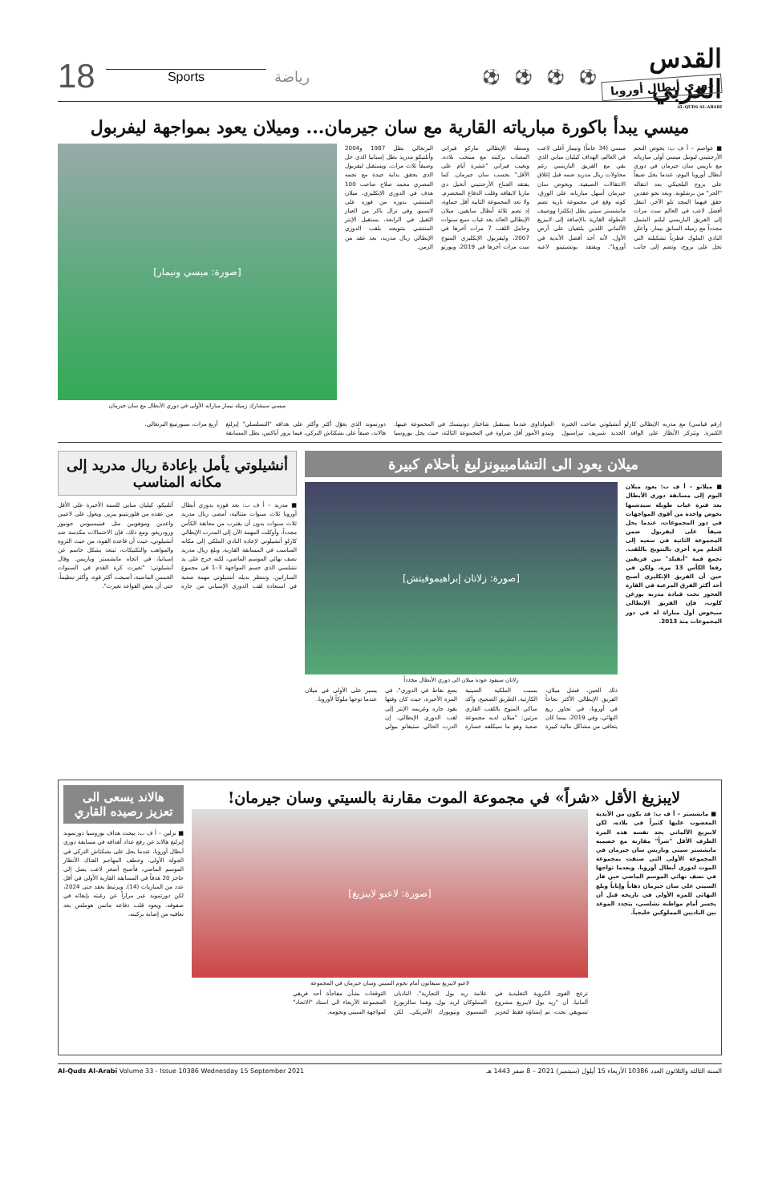القدس العربي
AL-QUDS AL-ARABI
⚽ ⚽ ⚽ ⚽ رياضة Sports
18
دوري أبطال أوروبا
ميسي يبدأ باكورة مبارياته القارية مع سان جيرمان... وميلان يعود بمواجهة ليفربول
■ عواصم – أ ف ب: يخوض النجم الأرجنتيني ليونيل ميسي أولى مبارياته مع باريس سان جيرمان في دوري أبطال أوروبا اليوم، عندما يحل ضيفاً على بروج البلجيكي بعد انتقاله "الحر" من برشلونة. وبعد نحو عقدين حقق فيهما المجد تلو الآخر، انتقل أفضل لاعب في العالم ست مرات إلى الفريق الباريسي ليلتم الشمل مجدداً مع زميله السابق نيمار. وأعلن النادي الملوك قطرياً تشكيلته التي تحل على بروج، وتضم إلى جانب ميسي (34 عاماً) ونيمار أغلى لاعب في العالم، الهداف كيليان مبابي الذي بقي مع الفريق الباريسي رغم محاولات ريال مدريد ضمه قبل إغلاق الانتقالات الصيفية. ويخوض سان جيرمان أسهل مبارياته على الورق، كونه وقع في مجموعة نارية تضم مانشستر سيتي بطل إنكلترا ووصيف البطولة القارية بالإضافة إلى لايبزيغ الألماني اللذين يلتقيان على أرض الأول. لأنه أحد أفضل الأندية في أوروبا". ويفتقد بوتشيتينو لاعبه وسطه الإيطالي ماركو فيراتي المصاب بركبته مع منتخب بلاده. ويغيب فيراتي "عشرة أيام على الأقل" بحسب سان جيرمان. كما يفتقد الجناح الأرجنتيني أنخيل دي ماريا لايقافه وقلب الدفاع المخضرم. ولا تعد المجموعة الثانية أقل حماوة، إذ تضم ثلاثة أبطال سابقين. ميلان الإيطالي العائد بعد غياب سبع سنوات وحامل اللقب 7 مرات آخرها في 2007، وليفربول الإنكليزي المتوج ست مرات آخرها في 2019، وبورتو البرتغالي بطل 1987 و2004 وأتلتيكو مدريد بطل إسبانيا الذي حل وصيفاً ثلاث مرات. ويستقبل ليفربول الذي يحقق بداية جيدة مع نجمه المصري محمد صلاح صاحب 100 هدف في الدوري الإنكليزي، ميلان المنتشي بدوره من فوزه على لاتسيو. وفي نزال باكر من العيار الثقيل في الرابعة، يستقبل الإنتر المنتشي بتتويجه بلقب الدوري الإيطالي ريال مدريد، بعد عقد من الزمن.
[صورة: ميسي ونيمار]
ميسي سيشارك زميله نيمار مباراته الأولى في دوري الأبطال مع سان جيرمان
(رقم قياسي) مع مدربه الإيطالي كارلو أنشيلوتي صاحب الخبرة الكبيرة. وتتركز الأنظار على الوافد الجديد شيريف تيراسبول المولداوي عندما يستقبل شاختار دونيتسك في المجموعة عينها. وتبدو الأمور أقل ضراوة في المجموعة الثالثة، حيث يحل بوروسيا دورتموند الذي يعوّل أكثر وأكثر على هدافه "التسلسلي" إيرلنغ هالاند، ضيفاً على بشكتاش التركي، فيما يزور أياكس، بطل المسابقة أربع مرات، سبورتينغ البرتغالي.
ميلان يعود الى التشامبيونزليغ بأحلام كبيرة
■ ميلانو – أ ف ب: يعود ميلان اليوم إلى مسابقة دوري الأبطال بعد فترة غياب طويلة سيدشنها بخوض واحدة من أقوى المواجهات في دور المجموعات، عندما يحل ضيفاً على ليفربول ضمن المجموعة الثانية في سعيه إلى الحلم مرة أخرى بالتتويج باللقب. تجمع قمة "أنفيلد" بين فريقين رفعا الكأس 13 مرة، ولكن في حين أن الفريق الإنكليزي أصبح أحد أكثر الفرق المرعبة في القارة العجوز تحت قيادة مدربه يورغن كلوب، فإن الفريق الإيطالي سيخوض أول مباراة له في دور المجموعات منذ 2013.
[صورة: زلاتان إبراهيموفيتش]
زلاتان سيقود عودة ميلان الى دوري الأبطال مجدداً
ذلك الحين، فشل ميلان، الفريق الإيطالي الأكثر نجاحاً في أوروبا، في تجاوز ربع النهائي، وفي 2019، بينما كان يتعافى من مشاكل مالية كبيرة بسبب الملكية الصينية الكارثية. الطريق الصحيح. وأكد ساكي المتوج باللقب القاري مرتين: "ميلان لديه مجموعة صعبة وهو ما سيكلفه خسارة بضع نقاط في الدوري". في المرة الأخيرة، حيث كان وقتها يقود جاره وغريمه الإنتر إلى لقب الدوري الإيطالي. إن الدرب الحالي ستيفانو بيولي يسير على الأولى في ميلان عندما توجها ملوكاً لأوروبا.
أنشيلوتي يأمل بإعادة ريال مدريد إلى مكانه المناسب
■ مدريد – أ ف ب: بعد فوزه بدوري أبطال أوروبا ثلاث سنوات متتالية، أمضى ريال مدريد ثلاث سنوات بدون أن يقترب من معانقة الكأس مجدداً، وأوكلت المهمة الآن إلى المدرب الإيطالي كارلو أنشيلوتي لإعادة النادي الملكي إلى مكانه المناسب في المسابقة القارية. وبلغ ريال مدريد نصف نهائي الموسم الماضي، لكنه خرج على يد تشلسي الذي حسم المواجهة 3–1 في مجموع المباراتين. وتنتظر بديله أنشيلوتي مهمة صعبة في استعادة لقب الدوري الإسباني من جاره أتلتيكو. كيليان مبابي للسنة الأخيرة على الأقل من عقده من فلورنتينو بيريز. ويعول على لاعبين واعدين وموهوبين مثل فينيسيوس جونيور ورودريغو. ومع ذلك، فإن الاحتمالات مكدسة ضد أنشيلوتي، حيث أن قاعدة القوة، من حيث الثروة والمواهب والتكتيكات، تبتعد بشكل حاسم عن إسبانيا، في اتجاه مانشستر وباريس. وقال أنشيلوتي: "تغيرت كرة القدم في السنوات الخمس الماضية، أصبحت أكثر قوة، وأكثر تنظيماً، حتى أن بعض القواعد تغيرت".
لايبزيغ الأقل «شراً» في مجموعة الموت مقارنة بالسيتي وسان جيرمان!
■ مانشستر – أ ف ب: قد يكون من الأندية المغضوب عليها كثيراً في بلاده، لكن لايبزيغ الألماني يجد نفسه هذه المرة الطرف الأقل "شراً" مقارنة مع خصميه مانشستر سيتي وباريس سان جيرمان في المجموعة الأولى التي صنفت بمجموعة الموت لدوري أبطال أوروبا. وبعدما تواجها في نصف نهائي الموسم الماضي حين فاز السيتي على سان جيرمان ذهاباً وإياباً وبلغ النهائي للمرة الأولى في تاريخه قبل أن يخسر أمام مواطنه تشلسي، يتجدد الموعد بين الناديين المملوكين خليجياً.
[صورة: لاعبو لايبزيغ]
لاعبو لايبزيغ سيعانون أمام نجوم السيتي وسان جيرمان في المجموعة
تزعج القوى الكروية التقليدية في ألمانيا. أن "ريد بول لايبزيغ مشروع تسويقي بحت، تم إنشاؤه فقط لتعزيز علامة ريد بول التجارية". الناديان المملوكان لريد بول، وهما سالزبورغ النمسوي ونيويورك الأمريكي. لكن التوقعات بشأن مفاجأة أحد فريقي المجموعة الأربعاء الى استاد "الاتحاد" لمواجهة السيتي ونجومه.
هالاند يسعى الى تعزيز رصيده القاري
■ برلين – أ ف ب: يبحث هداف بوروسيا دورتموند إيرلنغ هالاند عن رفع عداد أهدافه في مسابقة دوري أبطال أوروبا، عندما يحل على بشكتاش التركي في الجولة الأولى. وخطف المهاجم الفتاك الأنظار الموسم الماضي، فأصبح أصغر لاعب يصل إلى حاجز 20 هدفاً في المسابقة القارية الأولى في أقل عدد من المباريات (14). ويرتبط بعقد حتى 2024، لكن دورتموند عبر مراراً عن رغبته بإبقائه في صفوفه. ويعود قلب دفاعه ماتس هوملس بعد تعافيه من إصابة بركبته.
السنة الثالثة والثلاثون العدد 10386 الأربعاء 15 أيلول (سبتمبر) 2021 – 8 صفر 1443 هـ Al-Quds Al-Arabi Volume 33 - Issue 10386 Wednesday 15 September 2021